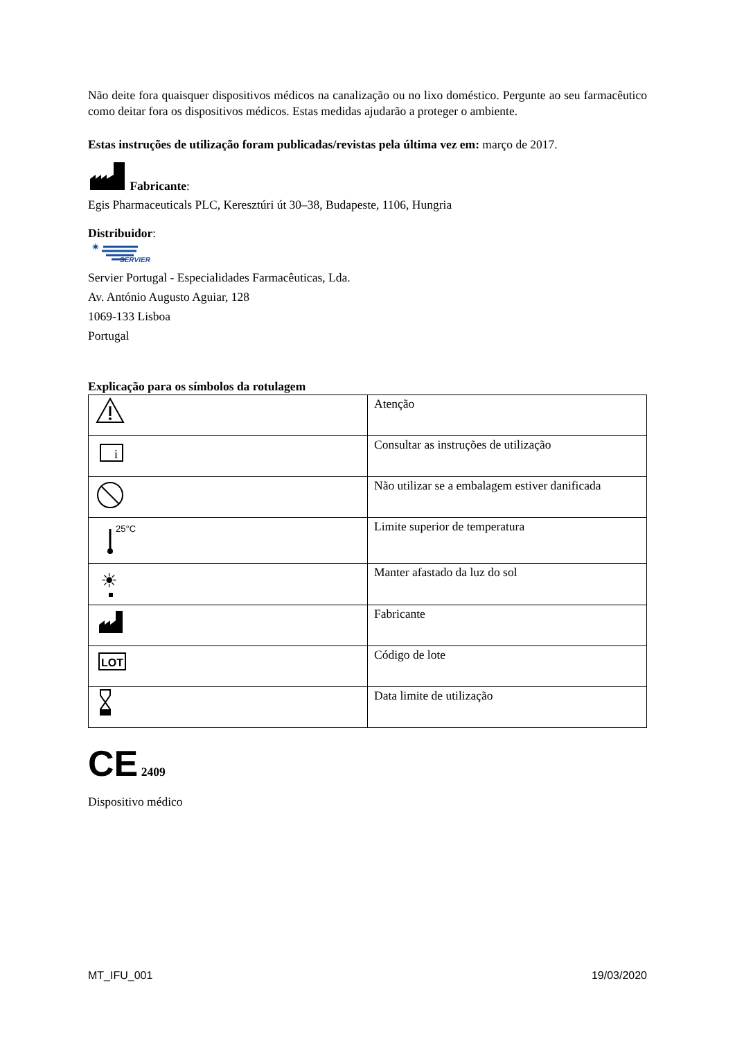Não deite fora quaisquer dispositivos médicos na canalização ou no lixo doméstico. Pergunte ao seu farmacêutico como deitar fora os dispositivos médicos. Estas medidas ajudarão a proteger o ambiente.
Estas instruções de utilização foram publicadas/revistas pela última vez em: março de 2017.
Fabricante:
Egis Pharmaceuticals PLC, Keresztúri út 30–38, Budapeste, 1106, Hungria
Distribuidor:
✷
SERVIER
Servier Portugal - Especialidades Farmacêuticas, Lda.
Av. António Augusto Aguiar, 128
1069-133 Lisboa
Portugal
Explicação para os símbolos da rotulagem
| | Atenção |
| i | Consultar as instruções de utilização |
| | Não utilizar se a embalagem estiver danificada |
| 25°C | Limite superior de temperatura |
| ☀ | Manter afastado da luz do sol |
| | Fabricante |
| LOT | Código de lote |
| | Data limite de utilização |
CE 2409
Dispositivo médico
MT_IFU_001 19/03/2020